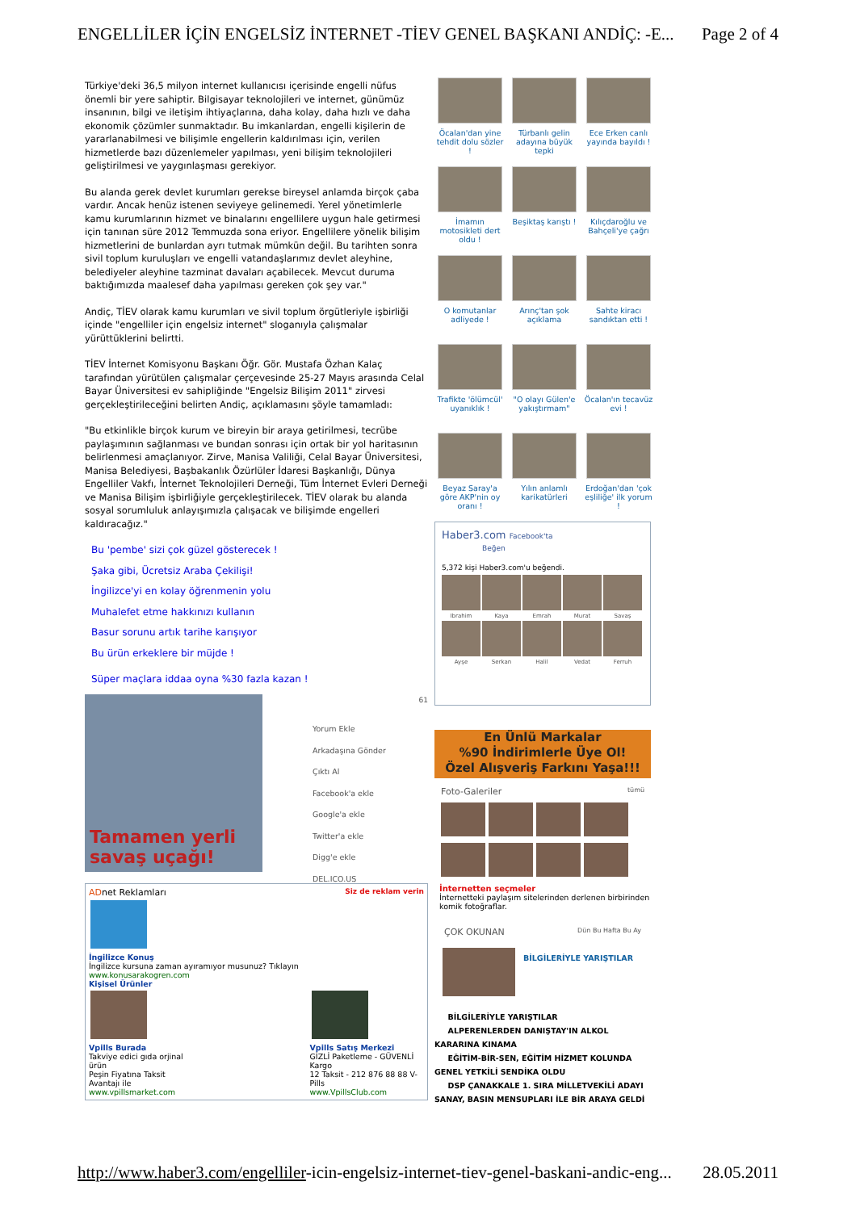ENGELLİLER İÇİN ENGELSİZ İNTERNET -TİEV GENEL BAŞKANI ANDİÇ: -E... Page 2 of 4
Türkiye'deki 36,5 milyon internet kullanıcısı içerisinde engelli nüfus önemli bir yere sahiptir. Bilgisayar teknolojileri ve internet, günümüz insanının, bilgi ve iletişim ihtiyaçlarına, daha kolay, daha hızlı ve daha ekonomik çözümler sunmaktadır. Bu imkanlardan, engelli kişilerin de yararlanabilmesi ve bilişimle engellerin kaldırılması için, verilen hizmetlerde bazı düzenlemeler yapılması, yeni bilişim teknolojileri geliştirilmesi ve yaygınlaşması gerekiyor.
Bu alanda gerek devlet kurumları gerekse bireysel anlamda birçok çaba vardır. Ancak henüz istenen seviyeye gelinemedi. Yerel yönetimlerle kamu kurumlarının hizmet ve binalarını engellilere uygun hale getirmesi için tanınan süre 2012 Temmuzda sona eriyor. Engellilere yönelik bilişim hizmetlerini de bunlardan ayrı tutmak mümkün değil. Bu tarihten sonra sivil toplum kuruluşları ve engelli vatandaşlarımız devlet aleyhine, belediyeler aleyhine tazminat davaları açabilecek. Mevcut duruma baktığımızda maalesef daha yapılması gereken çok şey var."
Andiç, TİEV olarak kamu kurumları ve sivil toplum örgütleriyle işbirliği içinde "engelliler için engelsiz internet" sloganıyla çalışmalar yürüttüklerini belirtti.
TİEV İnternet Komisyonu Başkanı Öğr. Gör. Mustafa Özhan Kalaç tarafından yürütülen çalışmalar çerçevesinde 25-27 Mayıs arasında Celal Bayar Üniversitesi ev sahipliğinde "Engelsiz Bilişim 2011" zirvesi gerçekleştirileceğini belirten Andiç, açıklamasını şöyle tamamladı:
"Bu etkinlikle birçok kurum ve bireyin bir araya getirilmesi, tecrübe paylaşımının sağlanması ve bundan sonrası için ortak bir yol haritasının belirlenmesi amaçlanıyor. Zirve, Manisa Valiliği, Celal Bayar Üniversitesi, Manisa Belediyesi, Başbakanlık Özürlüler İdaresi Başkanlığı, Dünya Engelliler Vakfı, İnternet Teknolojileri Derneği, Tüm İnternet Evleri Derneği ve Manisa Bilişim işbirliğiyle gerçekleştirilecek. TİEV olarak bu alanda sosyal sorumluluk anlayışımızla çalışacak ve bilişimde engelleri kaldıracağız."
Bu 'pembe' sizi çok güzel gösterecek !
Şaka gibi, Ücretsiz Araba Çekilişi!
İngilizce'yi en kolay öğrenmenin yolu
Muhalefet etme hakkınızı kullanın
Basur sorunu artık tarihe karışıyor
Bu ürün erkeklere bir müjde !
Süper maçlara iddaa oyna %30 fazla kazan !
61
Tamamen yerli savaş uçağı!
Yorum Ekle
Arkadaşına Gönder
Çıktı Al
Facebook'a ekle
Google'a ekle
Twitter'a ekle
Digg'e ekle
DEL.ICO.US
ADnet Reklamları Siz de reklam verin
İngilizce Konuş
İngilizce kursuna zaman ayıramıyor musunuz? Tıklayın
www.konusarakogren.com
Kişisel Ürünler
Vpills Burada
Takviye edici gıda orjinal ürün
Peşin Fiyatına Taksit Avantajı ile
www.vpillsmarket.com
Vpills Satış Merkezi
GİZLİ Paketleme - GÜVENLİ Kargo
12 Taksit - 212 876 88 88 V-Pills
www.VpillsClub.com
Öcalan'dan yine tehdit dolu sözler !
Türbanlı gelin adayına büyük tepki
Ece Erken canlı yayında bayıldı !
İmamın motosikleti dert oldu !
Beşiktaş karıştı !
Kılıçdaroğlu ve Bahçeli'ye çağrı
O komutanlar adliyede !
Arınç'tan şok açıklama
Sahte kiracı sandıktan etti !
Trafikte 'ölümcül' uyanıklık !
"O olayı Gülen'e yakıştırmam"
Öcalan'ın tecavüz evi !
Beyaz Saray'a göre AKP'nin oy oranı !
Yılın anlamlı karikatürleri
Erdoğan'dan 'çok eşliliğe' ilk yorum !
Haber3.com Facebook'ta
Beğen
5,372 kişi Haber3.com'u beğendi.
Ibrahim
Kaya
Emrah
Murat
Savaş
Ayşe
Serkan
Halil
Vedat
Ferruh
En Ünlü Markalar
%90 İndirimlerle Üye Ol!
Özel Alışveriş Farkını Yaşa!!!
Foto-Galeriler tümü
İnternetten seçmeler
İnternetteki paylaşım sitelerinden derlenen birbirinden komik fotoğraflar.
ÇOK OKUNAN Dün Bu Hafta Bu Ay
BİLGİLERİYLE YARIŞTILAR
BİLGİLERİYLE YARIŞTILAR
ALPERENLERDEN DANIŞTAY'IN ALKOL KARARINA KINAMA
EĞİTİM-BİR-SEN, EĞİTİM HİZMET KOLUNDA GENEL YETKİLİ SENDİKA OLDU
DSP ÇANAKKALE 1. SIRA MİLLETVEKİLİ ADAYI SANAY, BASIN MENSUPLARI İLE BİR ARAYA GELDİ
http://www.haber3.com/engelliler-icin-engelsiz-internet-tiev-genel-baskani-andic-eng... 28.05.2011